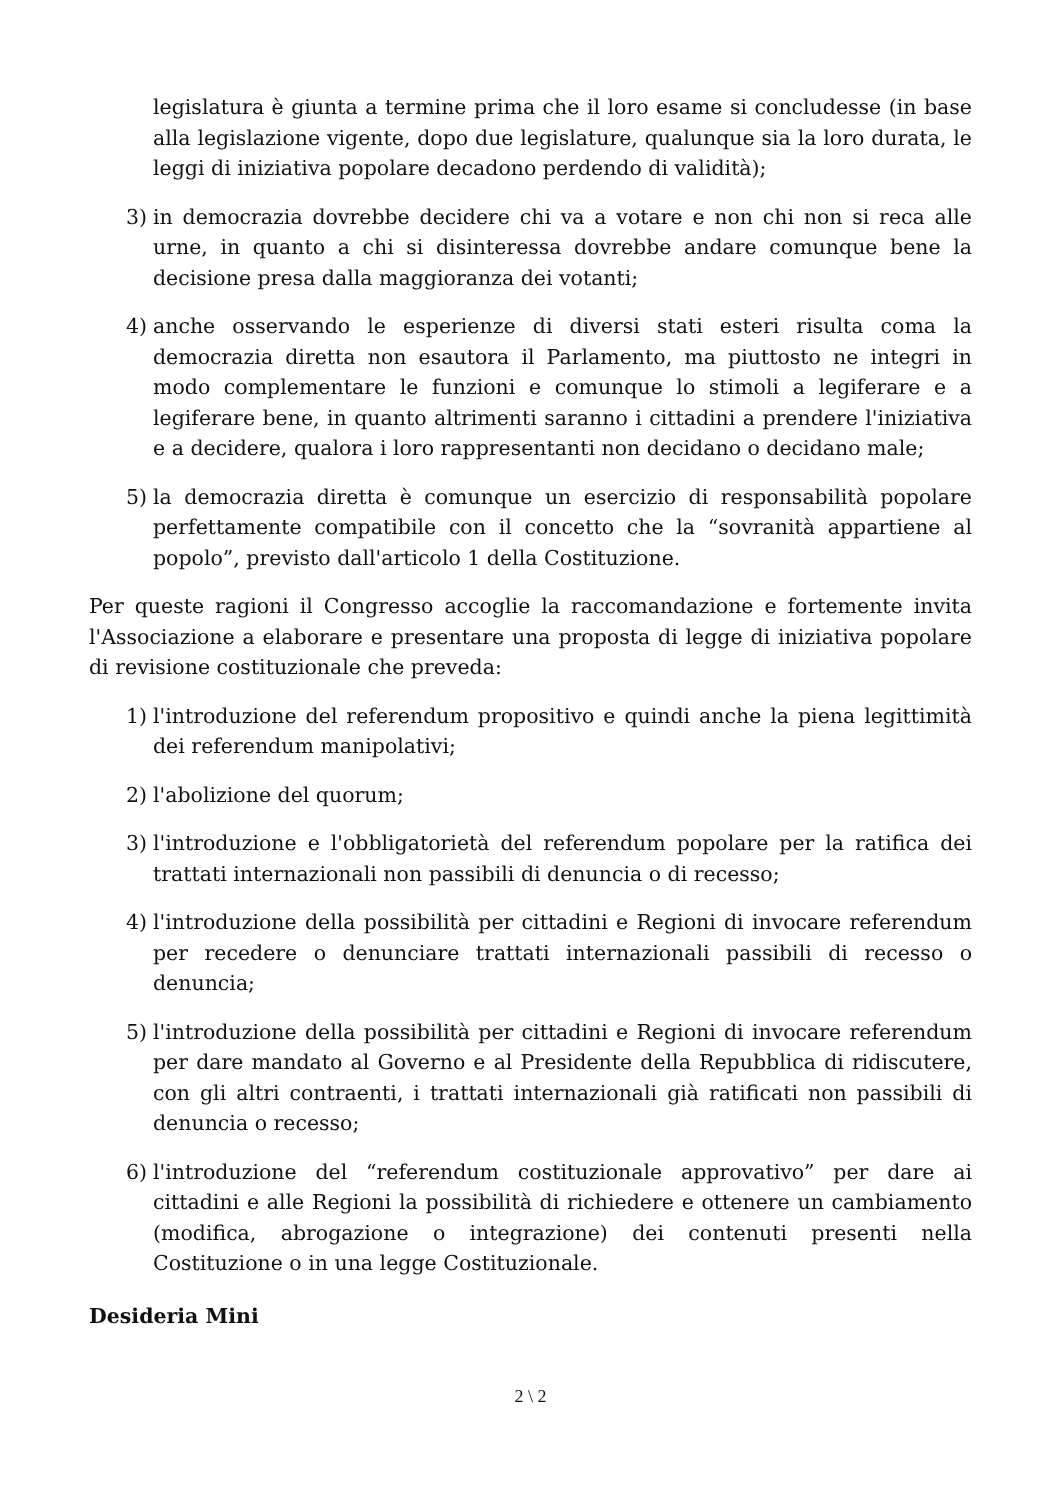legislatura è giunta a termine prima che il loro esame si concludesse (in base alla legislazione vigente, dopo due legislature, qualunque sia la loro durata, le leggi di iniziativa popolare decadono perdendo di validità);
3) in democrazia dovrebbe decidere chi va a votare e non chi non si reca alle urne, in quanto a chi si disinteressa dovrebbe andare comunque bene la decisione presa dalla maggioranza dei votanti;
4) anche osservando le esperienze di diversi stati esteri risulta coma la democrazia diretta non esautora il Parlamento, ma piuttosto ne integri in modo complementare le funzioni e comunque lo stimoli a legiferare e a legiferare bene, in quanto altrimenti saranno i cittadini a prendere l'iniziativa e a decidere, qualora i loro rappresentanti non decidano o decidano male;
5) la democrazia diretta è comunque un esercizio di responsabilità popolare perfettamente compatibile con il concetto che la “sovranità appartiene al popolo”, previsto dall'articolo 1 della Costituzione.
Per queste ragioni il Congresso accoglie la raccomandazione e fortemente invita l'Associazione a elaborare e presentare una proposta di legge di iniziativa popolare di revisione costituzionale che preveda:
1) l'introduzione del referendum propositivo e quindi anche la piena legittimità dei referendum manipolativi;
2) l'abolizione del quorum;
3) l'introduzione e l'obbligatorietà del referendum popolare per la ratifica dei trattati internazionali non passibili di denuncia o di recesso;
4) l'introduzione della possibilità per cittadini e Regioni di invocare referendum per recedere o denunciare trattati internazionali passibili di recesso o denuncia;
5) l'introduzione della possibilità per cittadini e Regioni di invocare referendum per dare mandato al Governo e al Presidente della Repubblica di ridiscutere, con gli altri contraenti, i trattati internazionali già ratificati non passibili di denuncia o recesso;
6) l'introduzione del “referendum costituzionale approvativo” per dare ai cittadini e alle Regioni la possibilità di richiedere e ottenere un cambiamento (modifica, abrogazione o integrazione) dei contenuti presenti nella Costituzione o in una legge Costituzionale.
Desideria Mini
2 \ 2